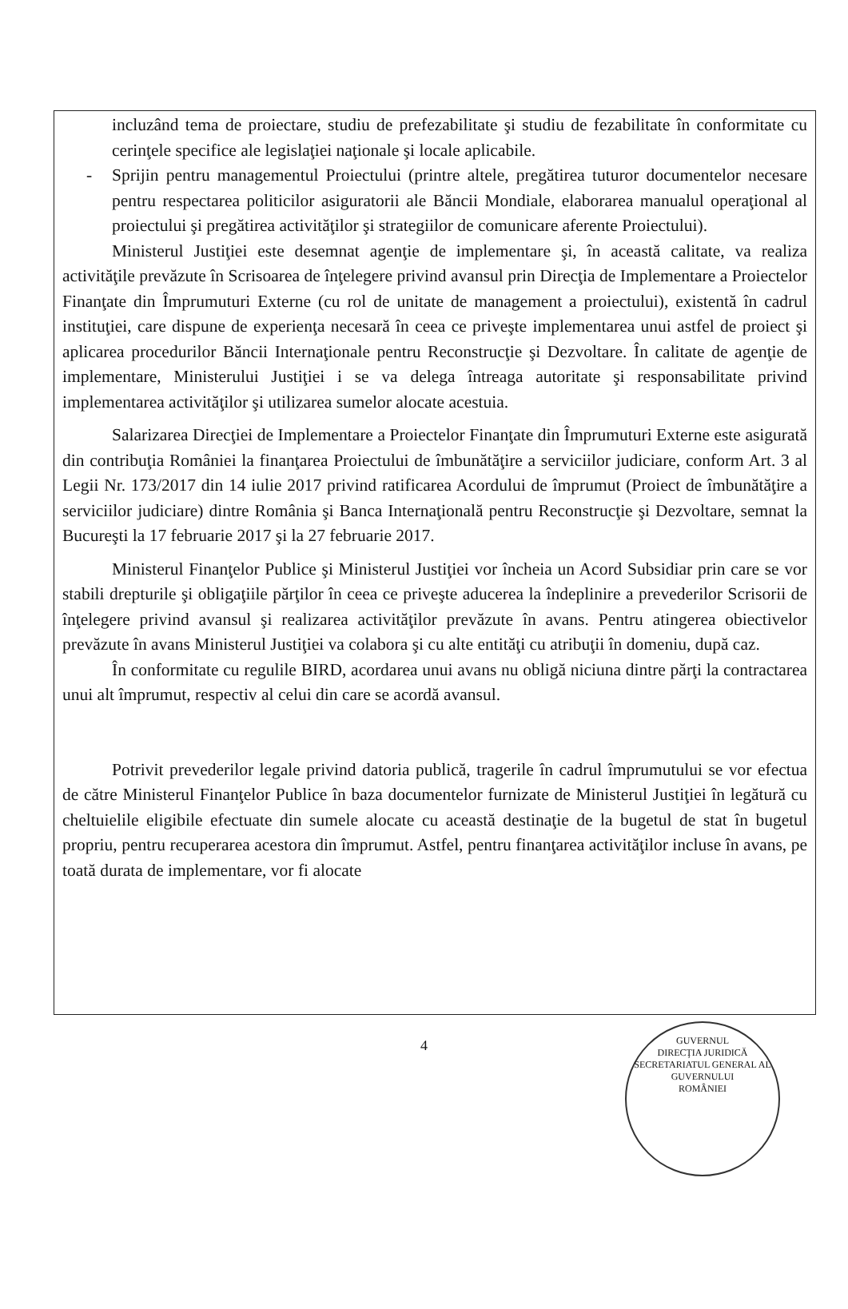incluzând tema de proiectare, studiu de prefezabilitate şi studiu de fezabilitate în conformitate cu cerinţele specifice ale legislaţiei naţionale şi locale aplicabile.
- Sprijin pentru managementul Proiectului (printre altele, pregătirea tuturor documentelor necesare pentru respectarea politicilor asiguratorii ale Băncii Mondiale, elaborarea manualul operaţional al proiectului şi pregătirea activităţilor şi strategiilor de comunicare aferente Proiectului).
Ministerul Justiţiei este desemnat agenţie de implementare şi, în această calitate, va realiza activităţile prevăzute în Scrisoarea de înţelegere privind avansul prin Direcţia de Implementare a Proiectelor Finanţate din Împrumuturi Externe (cu rol de unitate de management a proiectului), existentă în cadrul instituţiei, care dispune de experienţa necesară în ceea ce priveşte implementarea unui astfel de proiect şi aplicarea procedurilor Băncii Internaţionale pentru Reconstrucţie şi Dezvoltare. În calitate de agenţie de implementare, Ministerului Justiţiei i se va delega întreaga autoritate şi responsabilitate privind implementarea activităţilor şi utilizarea sumelor alocate acestuia.
Salarizarea Direcţiei de Implementare a Proiectelor Finanţate din Împrumuturi Externe este asigurată din contribuţia României la finanţarea Proiectului de îmbunătăţire a serviciilor judiciare, conform Art. 3 al Legii Nr. 173/2017 din 14 iulie 2017 privind ratificarea Acordului de împrumut (Proiect de îmbunătăţire a serviciilor judiciare) dintre România şi Banca Internaţională pentru Reconstrucţie şi Dezvoltare, semnat la Bucureşti la 17 februarie 2017 şi la 27 februarie 2017.
Ministerul Finanţelor Publice şi Ministerul Justiţiei vor încheia un Acord Subsidiar prin care se vor stabili drepturile şi obligaţiile părţilor în ceea ce priveşte aducerea la îndeplinire a prevederilor Scrisorii de înţelegere privind avansul şi realizarea activităţilor prevăzute în avans. Pentru atingerea obiectivelor prevăzute în avans Ministerul Justiţiei va colabora şi cu alte entităţi cu atribuţii în domeniu, după caz.
În conformitate cu regulile BIRD, acordarea unui avans nu obligă niciuna dintre părţi la contractarea unui alt împrumut, respectiv al celui din care se acordă avansul.
Potrivit prevederilor legale privind datoria publică, tragerile în cadrul împrumutului se vor efectua de către Ministerul Finanţelor Publice în baza documentelor furnizate de Ministerul Justiţiei în legătură cu cheltuielile eligibile efectuate din sumele alocate cu această destinaţie de la bugetul de stat în bugetul propriu, pentru recuperarea acestora din împrumut. Astfel, pentru finanţarea activităţilor incluse în avans, pe toată durata de implementare, vor fi alocate
4
GUVERNUL
DIRECŢIA JURIDICĂ
SECRETARIATUL GENERAL AL GUVERNULUI
ROMÂNIEI